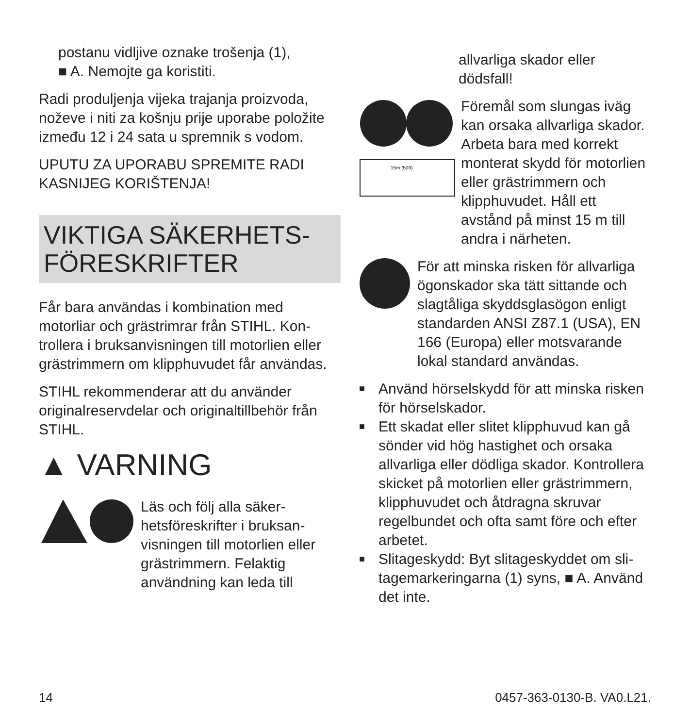postanu vidljive oznake trošenja (1),
■ A. Nemojte ga koristiti.
Radi produljenja vijeka trajanja proizvoda, noževe i niti za košnju prije uporabe polo­žite između 12 i 24 sata u spremnik s vodom.
UPUTU ZA UPORABU SPREMITE RADI KASNIJEG KORIŠTENJA!
VIKTIGA SÄKERHETS-
FÖRESKRIFTER
Får bara användas i kombination med motorliar och grästrimrar från STIHL. Kon­trollera i bruksanvisningen till motorlien eller grästrimmern om klipphuvudet får användas.
STIHL rekommenderar att du använder originalreservdelar och originaltillbehör från STIHL.
▲ VARNING
Läs och följ alla säker­hetsföreskrifter i bruksan­visningen till motorlien eller grästrimmern. Felak­tig användning kan leda till
allvarliga skador eller dödsfall!
15m (50ft)
Föremål som slungas iväg kan orsaka allvarliga ska­dor. Arbeta bara med kor­rekt monterat skydd för motorlien eller grästrim­mern och klipphuvudet. Håll ett avstånd på minst 15 m till andra i närheten.
För att minska risken för allvar­liga ögonskador ska tätt sittande och slagtåliga skyddsglasögon enligt standarden ANSI Z87.1 (USA), EN 166 (Europa) eller motsvarande lokal standard användas.
■ Använd hörselskydd för att minska ris­ken för hörselskador.
■ Ett skadat eller slitet klipphuvud kan gå sönder vid hög hastighet och orsaka allvarliga eller dödliga skador. Kontrol­lera skicket på motorlien eller grästrim­mern, klipphuvudet och åtdragna skru­var regelbundet och ofta samt före och efter arbetet.
■ Slitageskydd: Byt slitageskyddet om sli­tagemarkeringarna (1) syns, ■ A. Använd det inte.
14 0457-363-0130-B. VA0.L21.